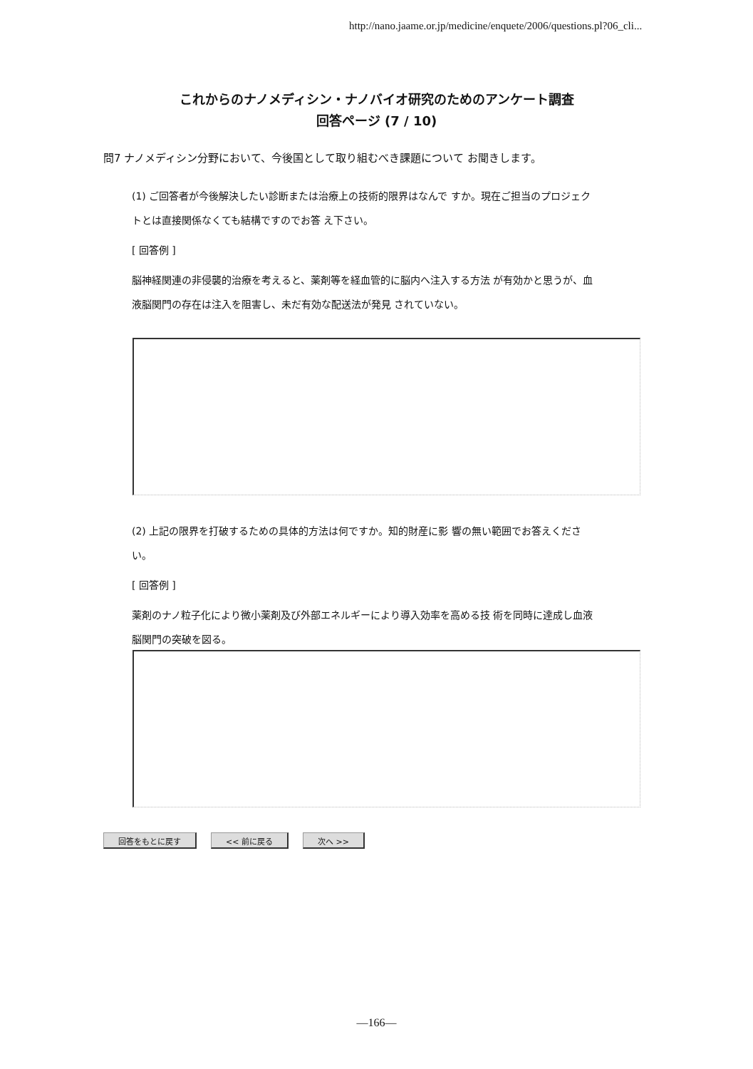http://nano.jaame.or.jp/medicine/enquete/2006/questions.pl?06_cli...
これからのナノメディシン・ナノバイオ研究のためのアンケート調査
回答ページ (7 / 10)
問7 ナノメディシン分野において、今後国として取り組むべき課題について お聞きします。
(1) ご回答者が今後解決したい診断または治療上の技術的限界はなんで すか。現在ご担当のプロジェクトとは直接関係なくても結構ですのでお答 え下さい。
[ 回答例 ]
脳神経関連の非侵襲的治療を考えると、薬剤等を経血管的に脳内へ注入する方法 が有効かと思うが、血液脳関門の存在は注入を阻害し、未だ有効な配送法が発見 されていない。
(2) 上記の限界を打破するための具体的方法は何ですか。知的財産に影 響の無い範囲でお答えください。
[ 回答例 ]
薬剤のナノ粒子化により微小薬剤及び外部エネルギーにより導入効率を高める技 術を同時に達成し血液脳関門の突破を図る。
回答をもとに戻す << 前に戻る 次へ >>
—166—